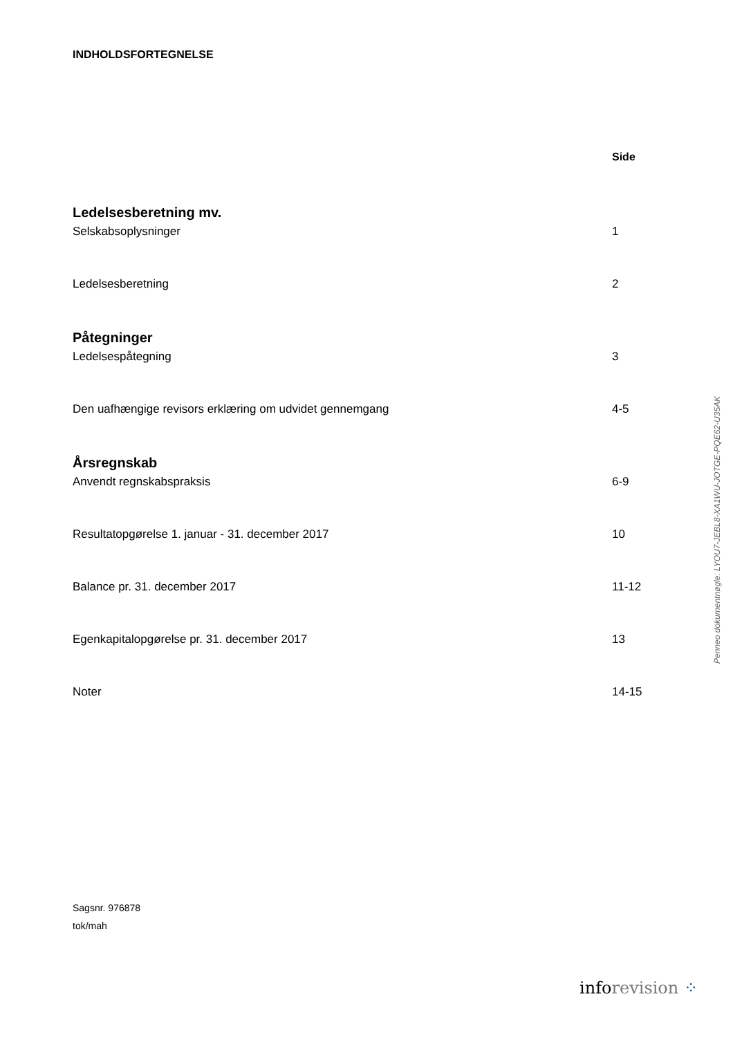INDHOLDSFORTEGNELSE
Side
Ledelsesberetning mv.
Selskabsoplysninger 1
Ledelsesberetning 2
Påtegninger
Ledelsespåtegning 3
Den uafhængige revisors erklæring om udvidet gennemgang 4-5
Årsregnskab
Anvendt regnskabspraksis 6-9
Resultatopgørelse 1. januar - 31. december 2017 10
Balance pr. 31. december 2017 11-12
Egenkapitalopgørelse pr. 31. december 2017 13
Noter 14-15
Sagsnr. 976878
tok/mah
inforevision ⁘
Penneo dokumentnøgle: LYOU7-JEBL8-XA1WU-JOTGE-PQE62-U35AK